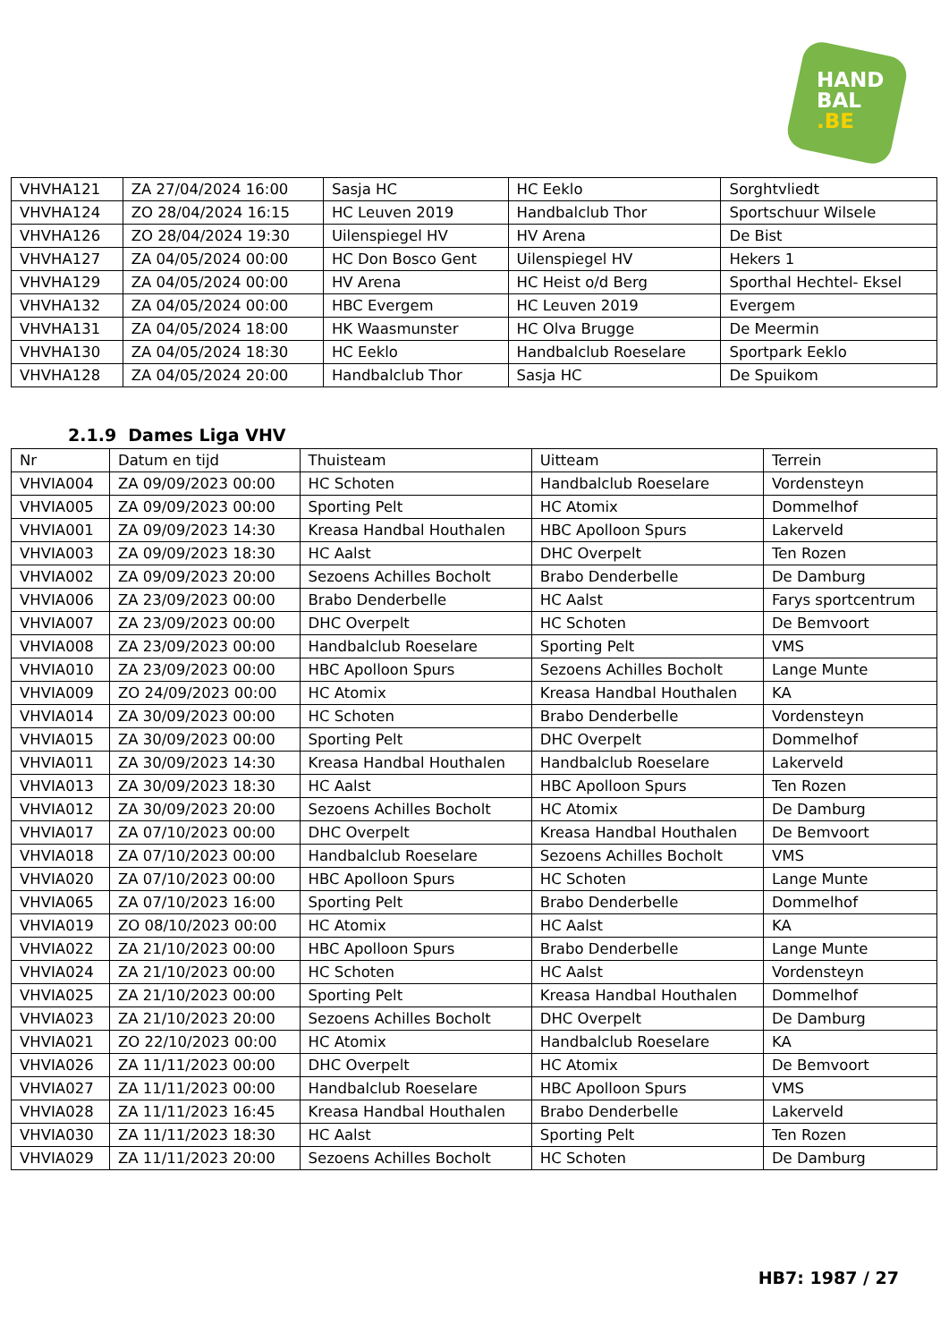HAND
BAL
.BE
| VHVHA121 | ZA 27/04/2024 16:00 | Sasja HC | HC Eeklo | Sorghtvliedt |
| VHVHA124 | ZO 28/04/2024 16:15 | HC Leuven 2019 | Handbalclub Thor | Sportschuur Wilsele |
| VHVHA126 | ZO 28/04/2024 19:30 | Uilenspiegel HV | HV Arena | De Bist |
| VHVHA127 | ZA 04/05/2024 00:00 | HC Don Bosco Gent | Uilenspiegel HV | Hekers 1 |
| VHVHA129 | ZA 04/05/2024 00:00 | HV Arena | HC Heist o/d Berg | Sporthal Hechtel- Eksel |
| VHVHA132 | ZA 04/05/2024 00:00 | HBC Evergem | HC Leuven 2019 | Evergem |
| VHVHA131 | ZA 04/05/2024 18:00 | HK Waasmunster | HC Olva Brugge | De Meermin |
| VHVHA130 | ZA 04/05/2024 18:30 | HC Eeklo | Handbalclub Roeselare | Sportpark Eeklo |
| VHVHA128 | ZA 04/05/2024 20:00 | Handbalclub Thor | Sasja HC | De Spuikom |
2.1.9 Dames Liga VHV
| Nr | Datum en tijd | Thuisteam | Uitteam | Terrein |
| --- | --- | --- | --- | --- |
| VHVIA004 | ZA 09/09/2023 00:00 | HC Schoten | Handbalclub Roeselare | Vordensteyn |
| VHVIA005 | ZA 09/09/2023 00:00 | Sporting Pelt | HC Atomix | Dommelhof |
| VHVIA001 | ZA 09/09/2023 14:30 | Kreasa Handbal Houthalen | HBC Apolloon Spurs | Lakerveld |
| VHVIA003 | ZA 09/09/2023 18:30 | HC Aalst | DHC Overpelt | Ten Rozen |
| VHVIA002 | ZA 09/09/2023 20:00 | Sezoens Achilles Bocholt | Brabo Denderbelle | De Damburg |
| VHVIA006 | ZA 23/09/2023 00:00 | Brabo Denderbelle | HC Aalst | Farys sportcentrum |
| VHVIA007 | ZA 23/09/2023 00:00 | DHC Overpelt | HC Schoten | De Bemvoort |
| VHVIA008 | ZA 23/09/2023 00:00 | Handbalclub Roeselare | Sporting Pelt | VMS |
| VHVIA010 | ZA 23/09/2023 00:00 | HBC Apolloon Spurs | Sezoens Achilles Bocholt | Lange Munte |
| VHVIA009 | ZO 24/09/2023 00:00 | HC Atomix | Kreasa Handbal Houthalen | KA |
| VHVIA014 | ZA 30/09/2023 00:00 | HC Schoten | Brabo Denderbelle | Vordensteyn |
| VHVIA015 | ZA 30/09/2023 00:00 | Sporting Pelt | DHC Overpelt | Dommelhof |
| VHVIA011 | ZA 30/09/2023 14:30 | Kreasa Handbal Houthalen | Handbalclub Roeselare | Lakerveld |
| VHVIA013 | ZA 30/09/2023 18:30 | HC Aalst | HBC Apolloon Spurs | Ten Rozen |
| VHVIA012 | ZA 30/09/2023 20:00 | Sezoens Achilles Bocholt | HC Atomix | De Damburg |
| VHVIA017 | ZA 07/10/2023 00:00 | DHC Overpelt | Kreasa Handbal Houthalen | De Bemvoort |
| VHVIA018 | ZA 07/10/2023 00:00 | Handbalclub Roeselare | Sezoens Achilles Bocholt | VMS |
| VHVIA020 | ZA 07/10/2023 00:00 | HBC Apolloon Spurs | HC Schoten | Lange Munte |
| VHVIA065 | ZA 07/10/2023 16:00 | Sporting Pelt | Brabo Denderbelle | Dommelhof |
| VHVIA019 | ZO 08/10/2023 00:00 | HC Atomix | HC Aalst | KA |
| VHVIA022 | ZA 21/10/2023 00:00 | HBC Apolloon Spurs | Brabo Denderbelle | Lange Munte |
| VHVIA024 | ZA 21/10/2023 00:00 | HC Schoten | HC Aalst | Vordensteyn |
| VHVIA025 | ZA 21/10/2023 00:00 | Sporting Pelt | Kreasa Handbal Houthalen | Dommelhof |
| VHVIA023 | ZA 21/10/2023 20:00 | Sezoens Achilles Bocholt | DHC Overpelt | De Damburg |
| VHVIA021 | ZO 22/10/2023 00:00 | HC Atomix | Handbalclub Roeselare | KA |
| VHVIA026 | ZA 11/11/2023 00:00 | DHC Overpelt | HC Atomix | De Bemvoort |
| VHVIA027 | ZA 11/11/2023 00:00 | Handbalclub Roeselare | HBC Apolloon Spurs | VMS |
| VHVIA028 | ZA 11/11/2023 16:45 | Kreasa Handbal Houthalen | Brabo Denderbelle | Lakerveld |
| VHVIA030 | ZA 11/11/2023 18:30 | HC Aalst | Sporting Pelt | Ten Rozen |
| VHVIA029 | ZA 11/11/2023 20:00 | Sezoens Achilles Bocholt | HC Schoten | De Damburg |
HB7: 1987 / 27